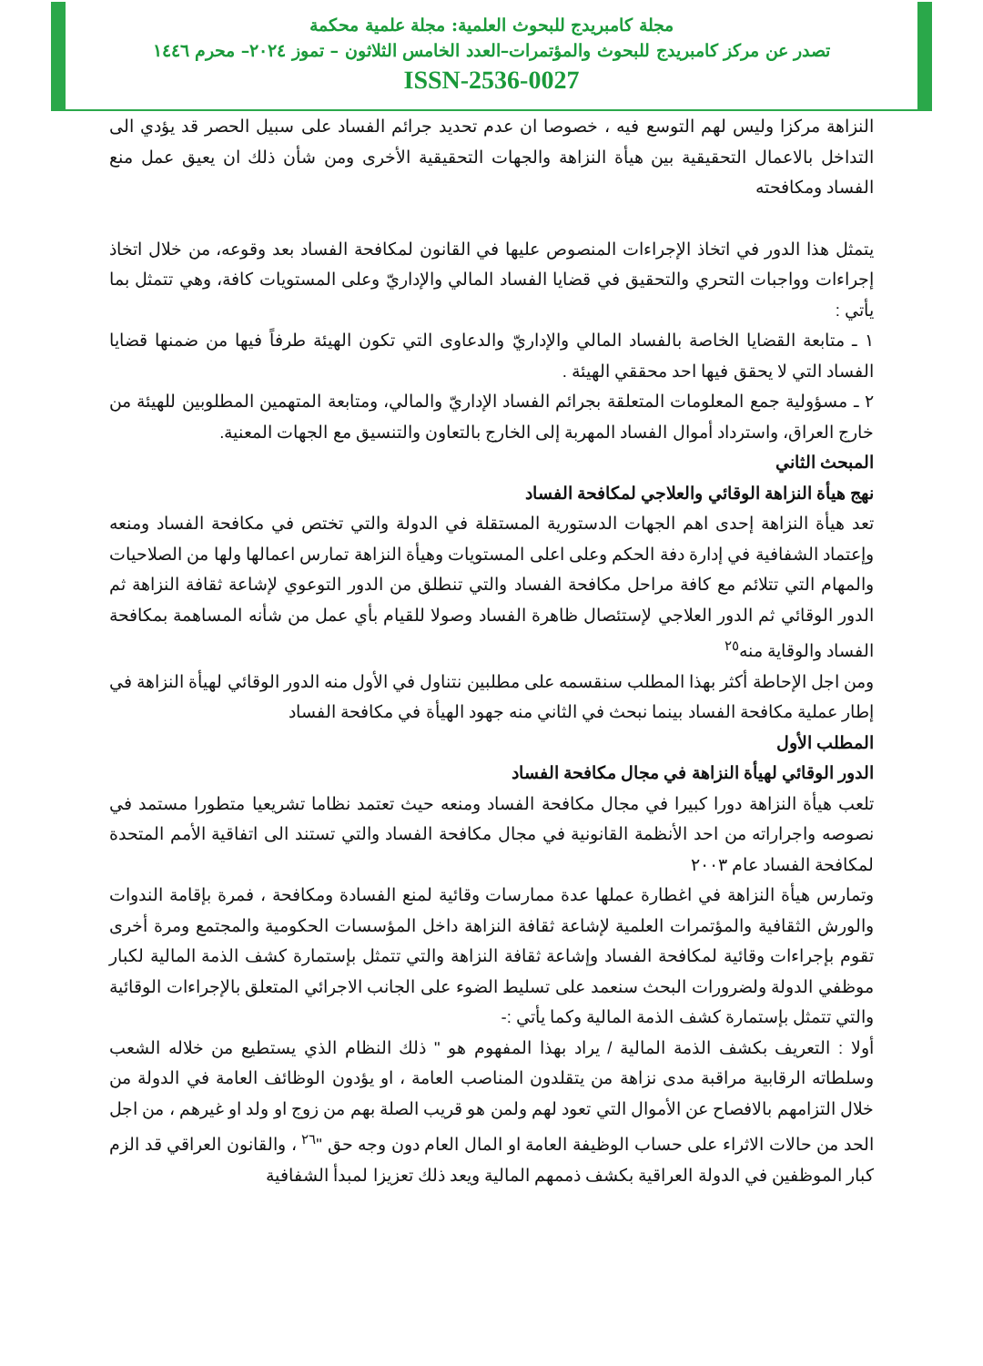مجلة كامبريدج للبحوث العلمية: مجلة علمية محكمة
تصدر عن مركز كامبريدج للبحوث والمؤتمرات–العدد الخامس الثلاثون – تموز ٢٠٢٤– محرم ١٤٤٦
ISSN-2536-0027
النزاهة مركزا وليس لهم التوسع فيه ، خصوصا ان عدم تحديد جرائم الفساد على سبيل الحصر قد يؤدي الى التداخل بالاعمال التحقيقية بين هيأة النزاهة والجهات التحقيقية الأخرى ومن شأن ذلك ان يعيق عمل منع الفساد ومكافحته
يتمثل هذا الدور في اتخاذ الإجراءات المنصوص عليها في القانون لمكافحة الفساد بعد وقوعه، من خلال اتخاذ إجراءات وواجبات التحري والتحقيق في قضايا الفساد المالي والإداريّ وعلى المستويات كافة، وهي تتمثل بما يأتي :
١ ـ متابعة القضايا الخاصة بالفساد المالي والإداريّ والدعاوى التي تكون الهيئة طرفاً فيها من ضمنها قضايا الفساد التي لا يحقق فيها احد محققي الهيئة .
٢ ـ مسؤولية جمع المعلومات المتعلقة بجرائم الفساد الإداريّ والمالي، ومتابعة المتهمين المطلوبين للهيئة من خارج العراق، واسترداد أموال الفساد المهربة إلى الخارج بالتعاون والتنسيق مع الجهات المعنية.
المبحث الثاني
نهج هيأة النزاهة الوقائي والعلاجي لمكافحة الفساد
تعد هيأة النزاهة إحدى اهم الجهات الدستورية المستقلة في الدولة والتي تختص في مكافحة الفساد ومنعه وإعتماد الشفافية في إدارة دفة الحكم وعلى اعلى المستويات وهيأة النزاهة تمارس اعمالها ولها من الصلاحيات والمهام التي تتلائم مع كافة مراحل مكافحة الفساد والتي تنطلق من الدور التوعوي لإشاعة ثقافة النزاهة ثم الدور الوقائي ثم الدور العلاجي لإستئصال ظاهرة الفساد وصولا للقيام بأي عمل من شأنه المساهمة بمكافحة الفساد والوقاية منه<sup>٢٥</sup>
ومن اجل الإحاطة أكثر بهذا المطلب سنقسمه على مطلبين نتناول في الأول منه الدور الوقائي لهيأة النزاهة في إطار عملية مكافحة الفساد بينما نبحث في الثاني منه جهود الهيأة في مكافحة الفساد
المطلب الأول
الدور الوقائي لهيأة النزاهة في مجال مكافحة الفساد
تلعب هيأة النزاهة دورا كبيرا في مجال مكافحة الفساد ومنعه حيث تعتمد نظاما تشريعيا متطورا مستمد في نصوصه واجراراته من احد الأنظمة القانونية في مجال مكافحة الفساد والتي تستند الى اتفاقية الأمم المتحدة لمكافحة الفساد عام ٢٠٠٣
وتمارس هيأة النزاهة في اغطارة عملها عدة ممارسات وقائية لمنع الفسادة ومكافحة ، فمرة بإقامة الندوات والورش الثقافية والمؤتمرات العلمية لإشاعة ثقافة النزاهة داخل المؤسسات الحكومية والمجتمع ومرة أخرى تقوم بإجراءات وقائية لمكافحة الفساد وإشاعة ثقافة النزاهة والتي تتمثل بإستمارة كشف الذمة المالية لكبار موظفي الدولة ولضرورات البحث سنعمد على تسليط الضوء على الجانب الاجرائي المتعلق بالإجراءات الوقائية والتي تتمثل بإستمارة كشف الذمة المالية وكما يأتي :-
أولا : التعريف بكشف الذمة المالية / يراد بهذا المفهوم هو " ذلك النظام الذي يستطيع من خلاله الشعب وسلطاته الرقابية مراقبة مدى نزاهة من يتقلدون المناصب العامة ، او يؤدون الوظائف العامة في الدولة من خلال التزامهم بالافصاح عن الأموال التي تعود لهم ولمن هو قريب الصلة بهم من زوج او ولد او غيرهم ، من اجل الحد من حالات الاثراء على حساب الوظيفة العامة او المال العام دون وجه حق "<sup>٢٦</sup> ، والقانون العراقي قد الزم كبار الموظفين في الدولة العراقية بكشف ذممهم المالية ويعد ذلك تعزيزا لمبدأ الشفافية